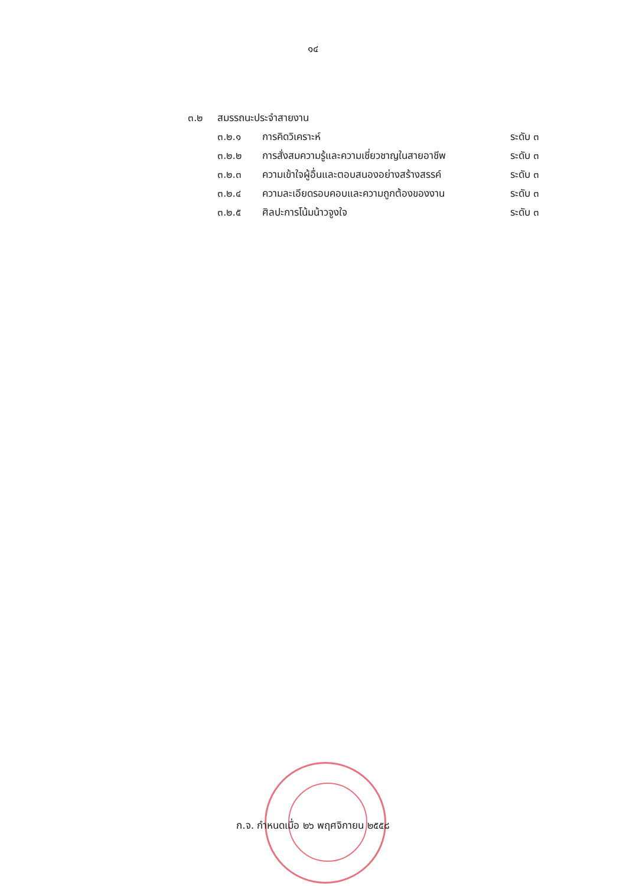๑๔
๓.๒ สมรรถนะประจำสายงาน
๓.๒.๑ การคิดวิเคราะห์ ระดับ ๓
๓.๒.๒ การสั่งสมความรู้และความเชี่ยวชาญในสายอาชีพ ระดับ ๓
๓.๒.๓ ความเข้าใจผู้อื่นและตอบสนองอย่างสร้างสรรค์ ระดับ ๓
๓.๒.๔ ความละเอียดรอบคอบและความถูกต้องของงาน ระดับ ๓
๓.๒.๕ ศิลปะการโน้มน้าวจูงใจ ระดับ ๓
ก.จ. กำหนดเมื่อ ๒๖ พฤศจิกายน ๒๕๕๘